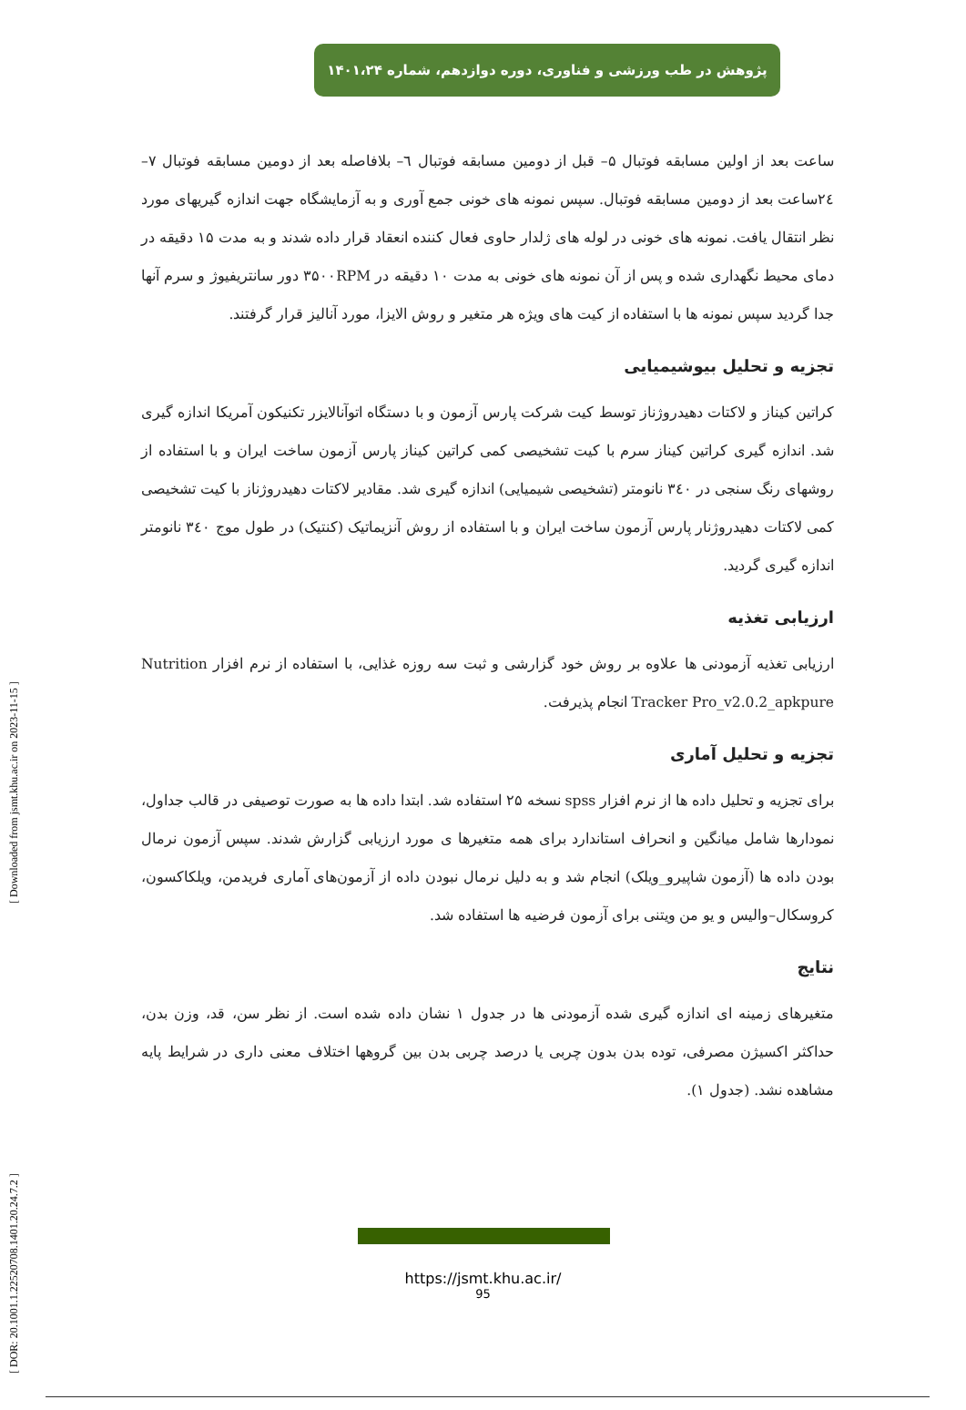پژوهش در طب ورزشی و فناوری، دوره دوازدهم، شماره ۱۴۰۱،۲۴
[ DOR: 20.1001.1.22520708.1401.20.24.7.2 ] [ Downloaded from jsmt.khu.ac.ir on 2023-11-15 ]
ساعت بعد از اولین مسابقه فوتبال ۵– قبل از دومین مسابقه فوتبال ٦– بلافاصله بعد از دومین مسابقه فوتبال ۷– ۲٤ساعت بعد از دومین مسابقه فوتبال. سپس نمونه های خونی جمع آوری و به آزمایشگاه جهت اندازه گیریهای مورد نظر انتقال یافت. نمونه های خونی در لوله های ژلدار حاوی فعال کننده انعقاد قرار داده شدند و به مدت ۱۵ دقیقه در دمای محیط نگهداری شده و پس از آن نمونه های خونی به مدت ۱۰ دقیقه در ۳۵۰۰RPM دور سانتریفیوژ و سرم آنها جدا گردید سپس نمونه ها با استفاده از کیت های ویژه هر متغیر و روش الایزا، مورد آنالیز قرار گرفتند.
تجزیه و تحلیل بیوشیمیایی
کراتین کیناز و لاکتات دهیدروژناز توسط کیت شرکت پارس آزمون و با دستگاه اتوآنالایزر تکنیکون آمریکا اندازه گیری شد. اندازه گیری کراتین کیناز سرم با کیت تشخیصی کمی کراتین کیناز پارس آزمون ساخت ایران و با استفاده از روشهای رنگ سنجی در ۳٤۰ نانومتر (تشخیصی شیمیایی) اندازه گیری شد. مقادیر لاکتات دهیدروژناز با کیت تشخیصی کمی لاکتات دهیدروژنار پارس آزمون ساخت ایران و با استفاده از روش آنزیماتیک (کنتیک) در طول موج ۳٤۰ نانومتر اندازه گیری گردید.
ارزیابی تغذیه
ارزیابی تغذیه آزمودنی ها علاوه بر روش خود گزارشی و ثبت سه روزه غذایی، با استفاده از نرم افزار Nutrition Tracker Pro_v2.0.2_apkpure انجام پذیرفت.
تجزیه و تحلیل آماری
برای تجزیه و تحلیل داده ها از نرم افزار spss نسخه ۲۵ استفاده شد. ابتدا داده ها به صورت توصیفی در قالب جداول، نمودارها شامل میانگین و انحراف استاندارد برای همه متغیرها ی مورد ارزیابی گزارش شدند. سپس آزمون نرمال بودن داده ها (آزمون شاپیرو_ویلک) انجام شد و به دلیل نرمال نبودن داده از آزمون‌های آماری فریدمن، ویلکاکسون، کروسکال–والیس و یو من ویتنی برای آزمون فرضیه ها استفاده شد.
نتایج
متغیرهای زمینه ای اندازه گیری شده آزمودنی ها در جدول ۱ نشان داده شده است. از نظر سن، قد، وزن بدن، حداکثر اکسیژن مصرفی، توده بدن بدون چربی یا درصد چربی بدن بین گروهها اختلاف معنی داری در شرایط پایه مشاهده نشد. (جدول ۱).
https://jsmt.khu.ac.ir/
95